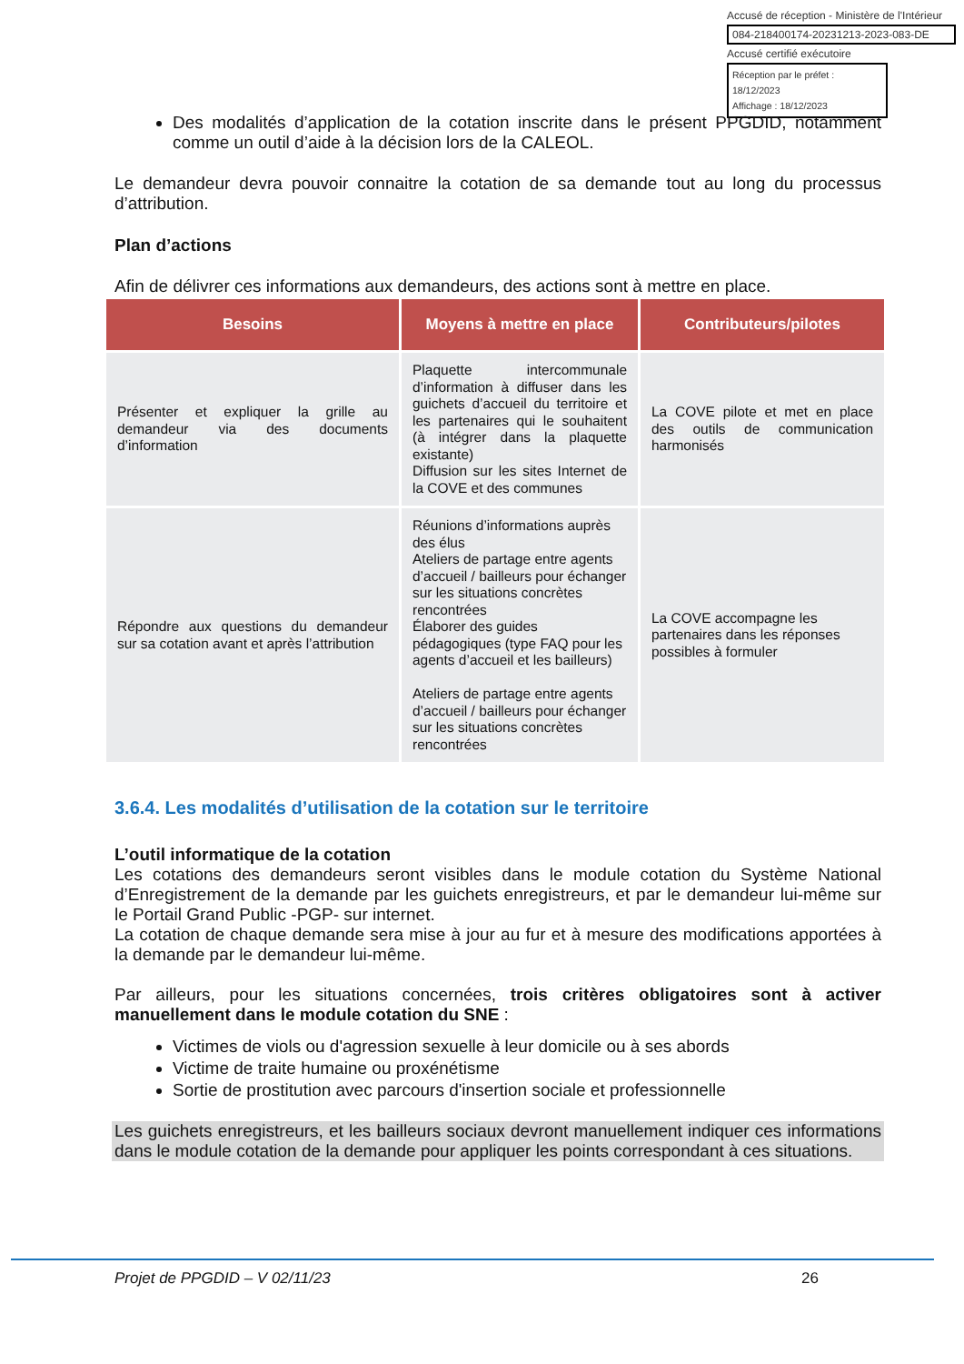Accusé de réception - Ministère de l'Intérieur
084-218400174-20231213-2023-083-DE
Accusé certifié exécutoire
Réception par le préfet : 18/12/2023
Affichage : 18/12/2023
Des modalités d’application de la cotation inscrite dans le présent PPGDID, notamment comme un outil d’aide à la décision lors de la CALEOL.
Le demandeur devra pouvoir connaitre la cotation de sa demande tout au long du processus d’attribution.
Plan d’actions
Afin de délivrer ces informations aux demandeurs, des actions sont à mettre en place.
| Besoins | Moyens à mettre en place | Contributeurs/pilotes |
| --- | --- | --- |
| Présenter et expliquer la grille au demandeur via des documents d’information | Plaquette intercommunale d’information à diffuser dans les guichets d’accueil du territoire et les partenaires qui le souhaitent (à intégrer dans la plaquette existante) Diffusion sur les sites Internet de la COVE et des communes | La COVE pilote et met en place des outils de communication harmonisés |
| Répondre aux questions du demandeur sur sa cotation avant et après l’attribution | Réunions d’informations auprès des élus Ateliers de partage entre agents d’accueil / bailleurs pour échanger sur les situations concrètes rencontrées Élaborer des guides pédagogiques (type FAQ pour les agents d’accueil et les bailleurs) Ateliers de partage entre agents d’accueil / bailleurs pour échanger sur les situations concrètes rencontrées | La COVE accompagne les partenaires dans les réponses possibles à formuler |
3.6.4. Les modalités d’utilisation de la cotation sur le territoire
L’outil informatique de la cotation
Les cotations des demandeurs seront visibles dans le module cotation du Système National d’Enregistrement de la demande par les guichets enregistreurs, et par le demandeur lui-même sur le Portail Grand Public -PGP- sur internet.
La cotation de chaque demande sera mise à jour au fur et à mesure des modifications apportées à la demande par le demandeur lui-même.
Par ailleurs, pour les situations concernées, trois critères obligatoires sont à activer manuellement dans le module cotation du SNE :
Victimes de viols ou d'agression sexuelle à leur domicile ou à ses abords
Victime de traite humaine ou proxénétisme
Sortie de prostitution avec parcours d'insertion sociale et professionnelle
Les guichets enregistreurs, et les bailleurs sociaux devront manuellement indiquer ces informations dans le module cotation de la demande pour appliquer les points correspondant à ces situations.
Projet de PPGDID – V 02/11/23 26